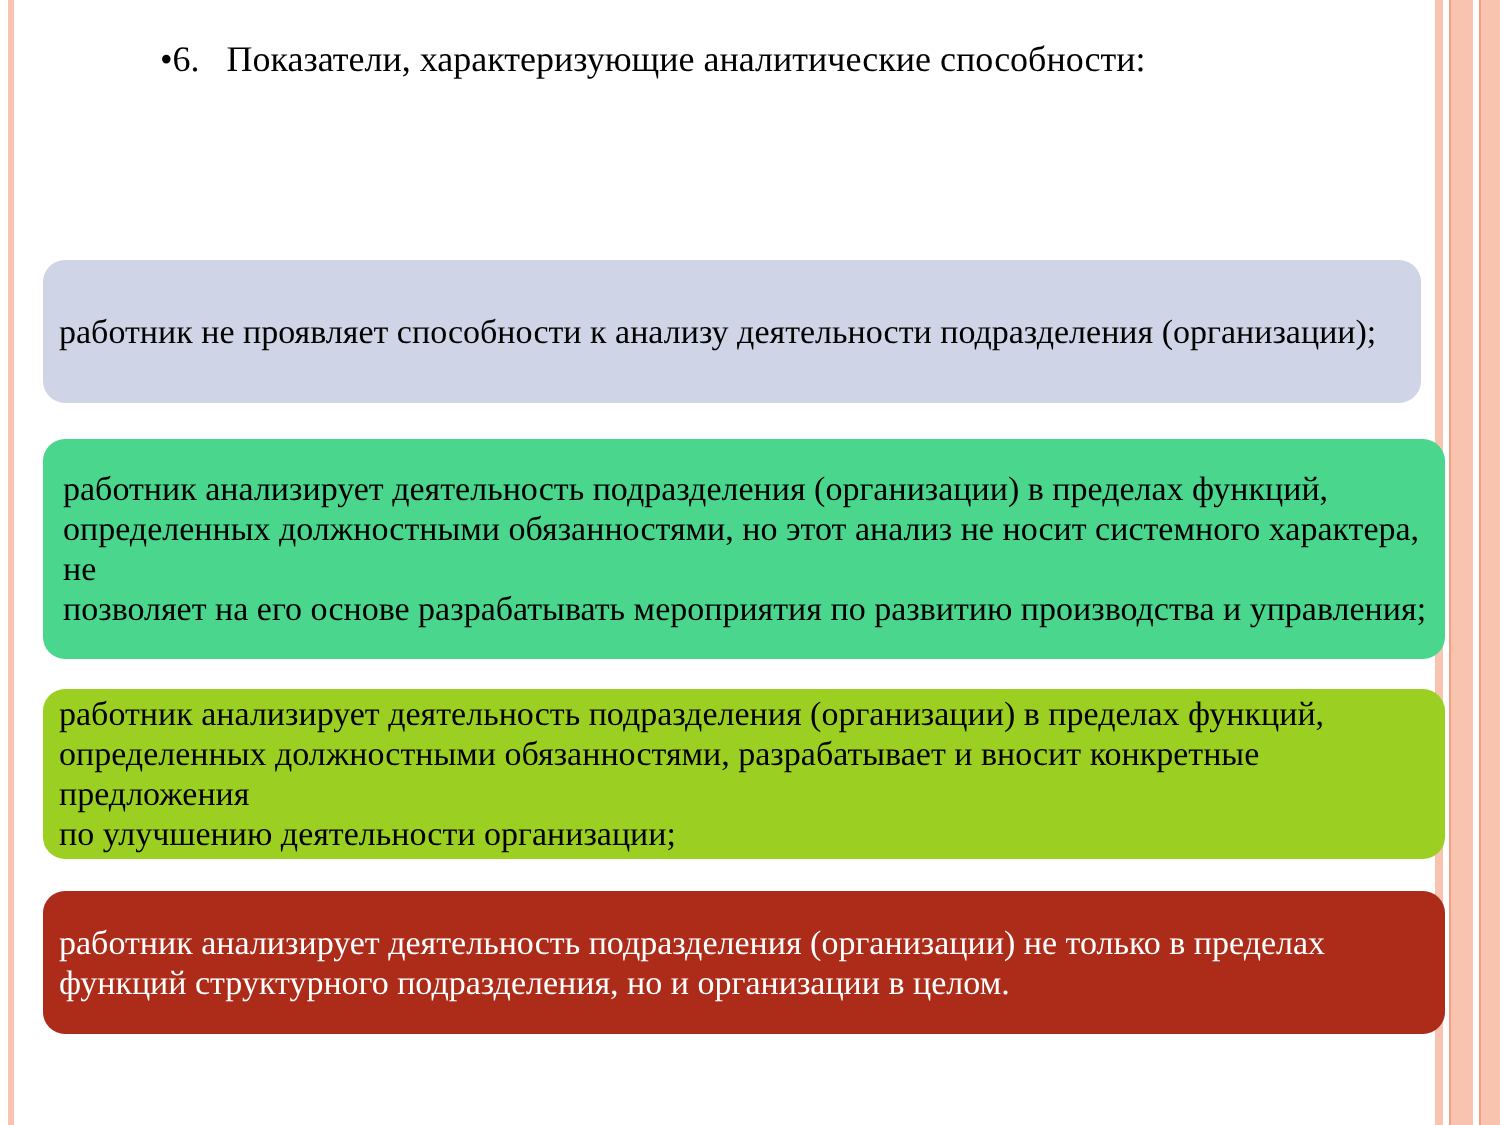•6. Показатели, характеризующие аналитические способности:
работник не проявляет способности к анализу деятельности подразделения (организации);
работник анализирует деятельность подразделения (организации) в пределах функций, определенных должностными обязанностями, но этот анализ не носит системного характера, не
позволяет на его основе разрабатывать мероприятия по развитию производства и управления;
работник анализирует деятельность подразделения (организации) в пределах функций, определенных должностными обязанностями, разрабатывает и вносит конкретные предложения
по улучшению деятельности организации;
работник анализирует деятельность подразделения (организации) не только в пределах функций структурного подразделения, но и организации в целом.